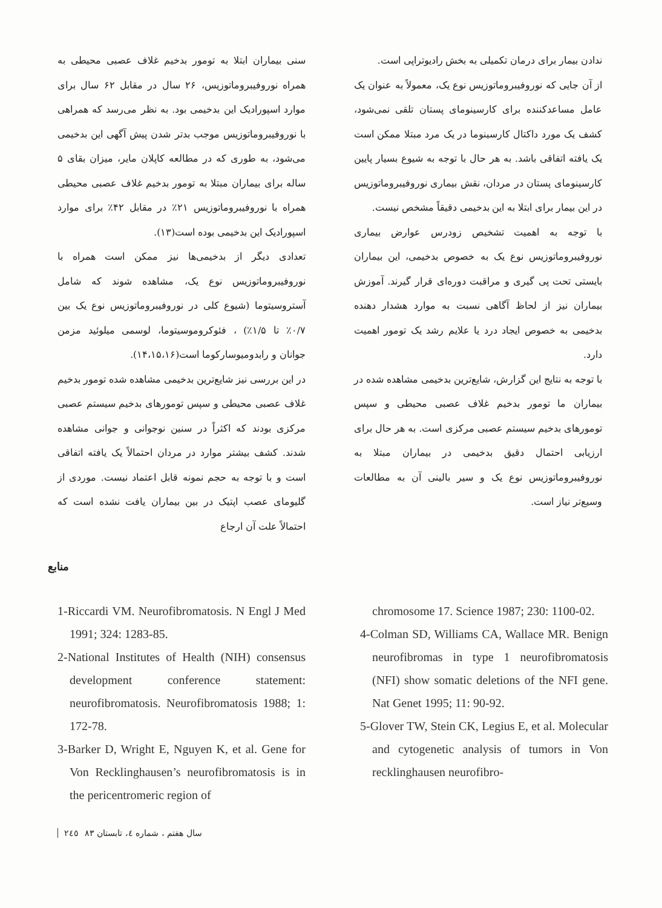سنی بیماران ابتلا به تومور بدخیم غلاف عصبی محیطی به همراه نوروفیبروماتوزیس، ۲۶ سال در مقابل ۶۲ سال برای موارد اسپورادیک این بدخیمی بود. به نظر می‌رسد که همراهی با نوروفیبروماتوزیس موجب بدتر شدن پیش آگهی این بدخیمی می‌شود، به طوری که در مطالعه کاپلان مایر، میزان بقای ۵ ساله برای بیماران مبتلا به تومور بدخیم غلاف عصبی محیطی همراه با نوروفیبروماتوزیس ۲۱٪ در مقابل ۴۲٪ برای موارد اسپورادیک این بدخیمی بوده است(۱۳).
تعدادی دیگر از بدخیمی‌ها نیز ممکن است همراه با نوروفیبروماتوزیس نوع یک، مشاهده شوند که شامل آستروسیتوما (شیوع کلی در نوروفیبروماتوزیس نوع یک بین ۰/۷٪ تا ۱/۵٪) ، فئوکروموسیتوما، لوسمی میلوئید مزمن جوانان و رابدومیوسارکوما است(۱۴،۱۵،۱۶).
در این بررسی نیز شایع‌ترین بدخیمی مشاهده شده تومور بدخیم غلاف عصبی محیطی و سپس تومورهای بدخیم سیستم عصبی مرکزی بودند که اکثراً در سنین نوجوانی و جوانی مشاهده شدند. کشف بیشتر موارد در مردان احتمالاً یک یافته اتفاقی است و با توجه به حجم نمونه قابل اعتماد نیست. موردی از گلیومای عصب اپتیک در بین بیماران یافت نشده است که احتمالاً علت آن ارجاع
ندادن بیمار برای درمان تکمیلی به بخش رادیوتراپی است.
از آن جایی که نوروفیبروماتوزیس نوع یک، معمولاً به عنوان یک عامل مساعدکننده برای کارسینومای پستان تلقی نمی‌شود، کشف یک مورد داکتال کارسینوما در یک مرد مبتلا ممکن است یک یافته اتفاقی باشد. به هر حال با توجه به شیوع بسیار پایین کارسینومای پستان در مردان، نقش بیماری نوروفیبروماتوزیس در این بیمار برای ابتلا به این بدخیمی دقیقاً مشخص نیست.
با توجه به اهمیت تشخیص زودرس عوارض بیماری نوروفیبروماتوزیس نوع یک به خصوص بدخیمی، این بیماران بایستی تحت پی گیری و مراقبت دوره‌ای قرار گیرند. آموزش بیماران نیز از لحاظ آگاهی نسبت به موارد هشدار دهنده بدخیمی به خصوص ایجاد درد یا علایم رشد یک تومور اهمیت دارد.
با توجه به نتایج این گزارش، شایع‌ترین بدخیمی مشاهده شده در بیماران ما تومور بدخیم غلاف عصبی محیطی و سپس تومورهای بدخیم سیستم عصبی مرکزی است. به هر حال برای ارزیابی احتمال دقیق بدخیمی در بیماران مبتلا به نوروفیبروماتوزیس نوع یک و سیر بالینی آن به مطالعات وسیع‌تر نیاز است.
منابع
1-Riccardi VM. Neurofibromatosis. N Engl J Med 1991; 324: 1283-85.
2-National Institutes of Health (NIH) consensus development conference statement: neurofibromatosis. Neurofibromatosis 1988; 1: 172-78.
3-Barker D, Wright E, Nguyen K, et al. Gene for Von Recklinghausen’s neurofibromatosis is in the pericentromeric region of
chromosome 17. Science 1987; 230: 1100-02.
4-Colman SD, Williams CA, Wallace MR. Benign neurofibromas in type 1 neurofibromatosis (NFI) show somatic deletions of the NFI gene. Nat Genet 1995; 11: 90-92.
5-Glover TW, Stein CK, Legius E, et al. Molecular and cytogenetic analysis of tumors in Von recklinghausen neurofibro-
سال هفتم ، شماره ٤، تابستان ٨٣ ٢٤٥